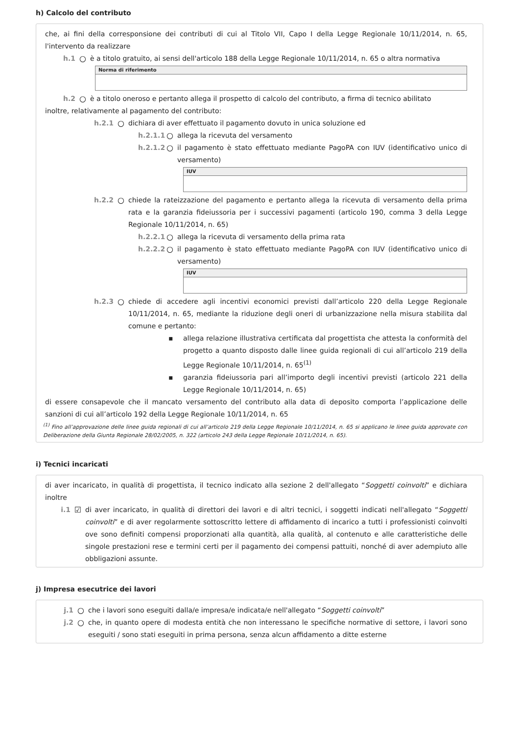h) Calcolo del contributo
che, ai fini della corresponsione dei contributi di cui al Titolo VII, Capo I della Legge Regionale 10/11/2014, n. 65, l'intervento da realizzare
h.1 ○ è a titolo gratuito, ai sensi dell'articolo 188 della Legge Regionale 10/11/2014, n. 65 o altra normativa
Norma di riferimento
h.2 ○ è a titolo oneroso e pertanto allega il prospetto di calcolo del contributo, a firma di tecnico abilitato
inoltre, relativamente al pagamento del contributo:
h.2.1 ○ dichiara di aver effettuato il pagamento dovuto in unica soluzione ed
h.2.1.1 ○ allega la ricevuta del versamento
h.2.1.2 ○ il pagamento è stato effettuato mediante PagoPA con IUV (identificativo unico di versamento)
IUV
h.2.2 ○ chiede la rateizzazione del pagamento e pertanto allega la ricevuta di versamento della prima rata e la garanzia fideiussoria per i successivi pagamenti (articolo 190, comma 3 della Legge Regionale 10/11/2014, n. 65)
h.2.2.1 ○ allega la ricevuta di versamento della prima rata
h.2.2.2 ○ il pagamento è stato effettuato mediante PagoPA con IUV (identificativo unico di versamento)
IUV
h.2.3 ○ chiede di accedere agli incentivi economici previsti dall’articolo 220 della Legge Regionale 10/11/2014, n. 65, mediante la riduzione degli oneri di urbanizzazione nella misura stabilita dal comune e pertanto:
▪ allega relazione illustrativa certificata dal progettista che attesta la conformità del progetto a quanto disposto dalle linee guida regionali di cui all’articolo 219 della Legge Regionale 10/11/2014, n. 65<sup>(1)</sup>
▪ garanzia fideiussoria pari all’importo degli incentivi previsti (articolo 221 della Legge Regionale 10/11/2014, n. 65)
di essere consapevole che il mancato versamento del contributo alla data di deposito comporta l’applicazione delle sanzioni di cui all’articolo 192 della Legge Regionale 10/11/2014, n. 65
<sup>(1)</sup> Fino all’approvazione delle linee guida regionali di cui all’articolo 219 della Legge Regionale 10/11/2014, n. 65 si applicano le linee guida approvate con Deliberazione della Giunta Regionale 28/02/2005, n. 322 (articolo 243 della Legge Regionale 10/11/2014, n. 65).
i) Tecnici incaricati
di aver incaricato, in qualità di progettista, il tecnico indicato alla sezione 2 dell'allegato “Soggetti coinvolti” e dichiara inoltre
i.1 ☑ di aver incaricato, in qualità di direttori dei lavori e di altri tecnici, i soggetti indicati nell'allegato “Soggetti coinvolti” e di aver regolarmente sottoscritto lettere di affidamento di incarico a tutti i professionisti coinvolti ove sono definiti compensi proporzionati alla quantità, alla qualità, al contenuto e alle caratteristiche delle singole prestazioni rese e termini certi per il pagamento dei compensi pattuiti, nonché di aver adempiuto alle obbligazioni assunte.
j) Impresa esecutrice dei lavori
j.1 ○ che i lavori sono eseguiti dalla/e impresa/e indicata/e nell'allegato “Soggetti coinvolti”
j.2 ○ che, in quanto opere di modesta entità che non interessano le specifiche normative di settore, i lavori sono eseguiti / sono stati eseguiti in prima persona, senza alcun affidamento a ditte esterne